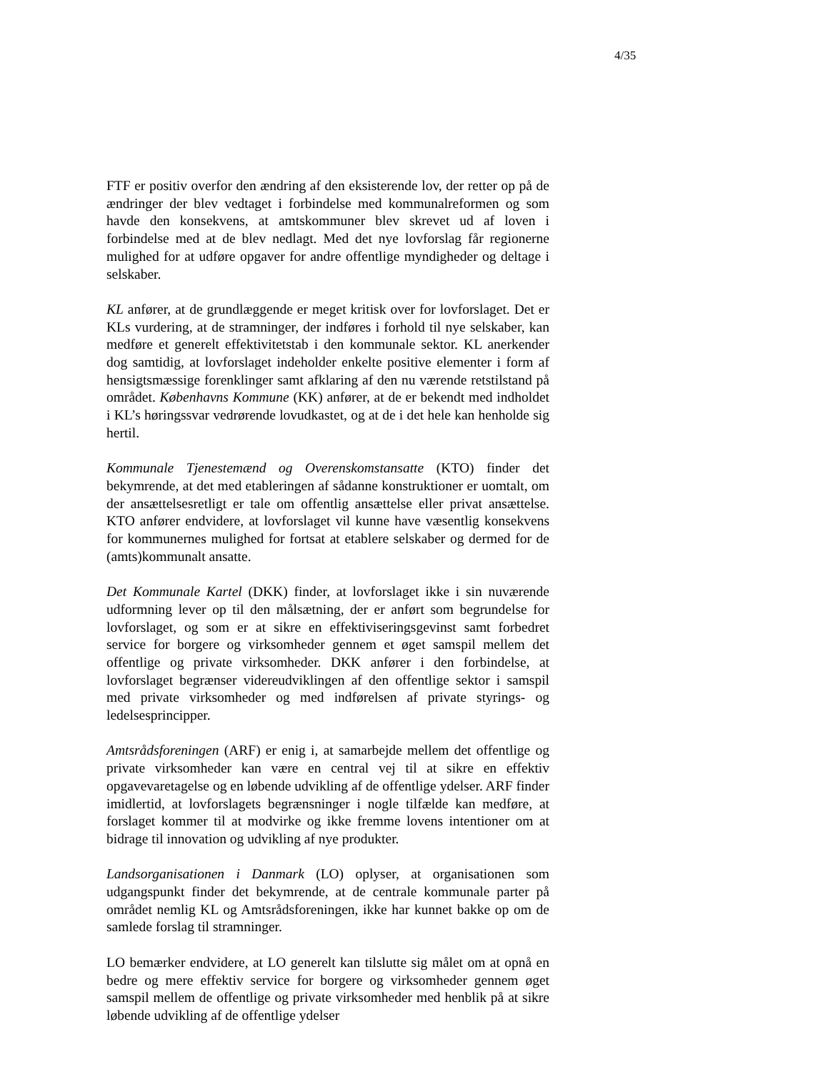4/35
FTF er positiv overfor den ændring af den eksisterende lov, der retter op på de ændringer der blev vedtaget i forbindelse med kommunalreformen og som havde den konsekvens, at amtskommuner blev skrevet ud af loven i forbindelse med at de blev nedlagt. Med det nye lovforslag får regionerne mulighed for at udføre opgaver for andre offentlige myndigheder og deltage i selskaber.
KL anfører, at de grundlæggende er meget kritisk over for lovforslaget. Det er KLs vurdering, at de stramninger, der indføres i forhold til nye selskaber, kan medføre et generelt effektivitetstab i den kommunale sektor. KL anerkender dog samtidig, at lovforslaget indeholder enkelte positive elementer i form af hensigtsmæssige forenklinger samt afklaring af den nu værende retstilstand på området. Københavns Kommune (KK) anfører, at de er bekendt med indholdet i KL’s høringssvar vedrørende lovudkastet, og at de i det hele kan henholde sig hertil.
Kommunale Tjenestemænd og Overenskomstansatte (KTO) finder det bekymrende, at det med etableringen af sådanne konstruktioner er uomtalt, om der ansættelsesretligt er tale om offentlig ansættelse eller privat ansættelse. KTO anfører endvidere, at lovforslaget vil kunne have væsentlig konsekvens for kommunernes mulighed for fortsat at etablere selskaber og dermed for de (amts)kommunalt ansatte.
Det Kommunale Kartel (DKK) finder, at lovforslaget ikke i sin nuværende udformning lever op til den målsætning, der er anført som begrundelse for lovforslaget, og som er at sikre en effektiviseringsgevinst samt forbedret service for borgere og virksomheder gennem et øget samspil mellem det offentlige og private virksomheder. DKK anfører i den forbindelse, at lovforslaget begrænser videreudviklingen af den offentlige sektor i samspil med private virksomheder og med indførelsen af private styrings- og ledelsesprincipper.
Amtsrådsforeningen (ARF) er enig i, at samarbejde mellem det offentlige og private virksomheder kan være en central vej til at sikre en effektiv opgavevaretagelse og en løbende udvikling af de offentlige ydelser. ARF finder imidlertid, at lovforslagets begrænsninger i nogle tilfælde kan medføre, at forslaget kommer til at modvirke og ikke fremme lovens intentioner om at bidrage til innovation og udvikling af nye produkter.
Landsorganisationen i Danmark (LO) oplyser, at organisationen som udgangspunkt finder det bekymrende, at de centrale kommunale parter på området nemlig KL og Amtsrådsforeningen, ikke har kunnet bakke op om de samlede forslag til stramninger.
LO bemærker endvidere, at LO generelt kan tilslutte sig målet om at opnå en bedre og mere effektiv service for borgere og virksomheder gennem øget samspil mellem de offentlige og private virksomheder med henblik på at sikre løbende udvikling af de offentlige ydelser